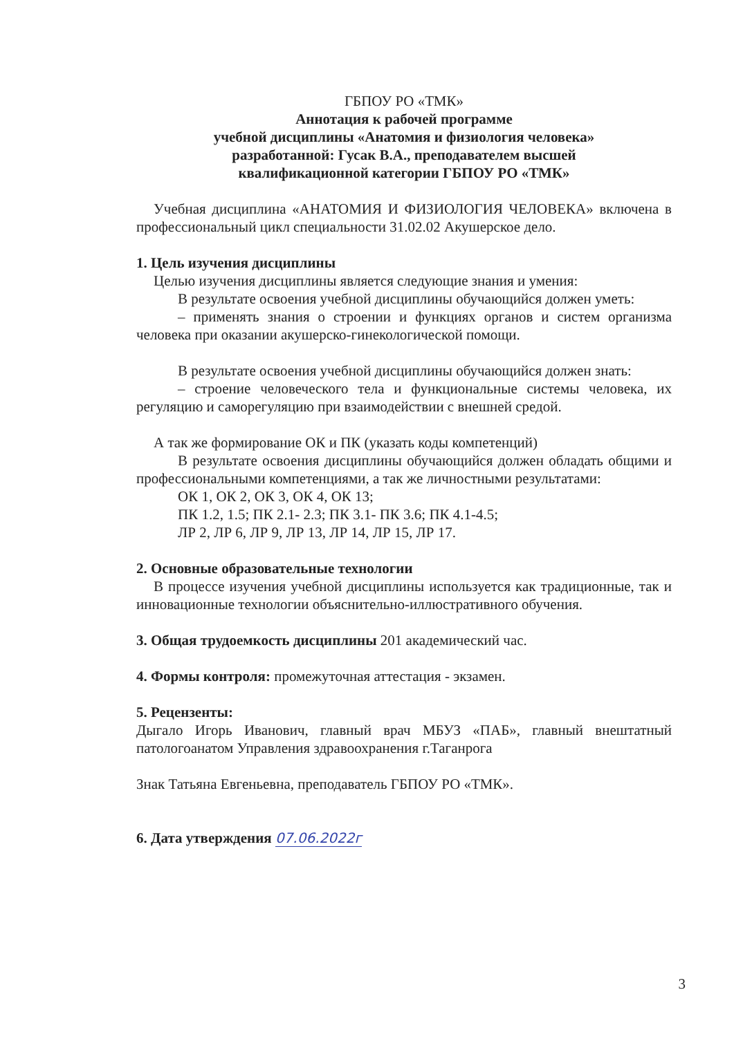ГБПОУ РО «ТМК»
Аннотация к рабочей программе
учебной дисциплины «Анатомия и физиология человека»
разработанной: Гусак В.А., преподавателем высшей
квалификационной категории ГБПОУ РО «ТМК»
Учебная дисциплина «АНАТОМИЯ И ФИЗИОЛОГИЯ ЧЕЛОВЕКА» включена в профессиональный цикл специальности 31.02.02 Акушерское дело.
1. Цель изучения дисциплины
Целью изучения дисциплины является следующие знания и умения:
В результате освоения учебной дисциплины обучающийся должен уметь:
– применять знания о строении и функциях органов и систем организма человека при оказании акушерско-гинекологической помощи.
В результате освоения учебной дисциплины обучающийся должен знать:
– строение человеческого тела и функциональные системы человека, их регуляцию и саморегуляцию при взаимодействии с внешней средой.
А так же формирование ОК и ПК (указать коды компетенций)
В результате освоения дисциплины обучающийся должен обладать общими и профессиональными компетенциями, а так же личностными результатами:
ОК 1, ОК 2, ОК 3, ОК 4, ОК 13;
ПК 1.2, 1.5; ПК 2.1- 2.3; ПК 3.1- ПК 3.6; ПК 4.1-4.5;
ЛР 2, ЛР 6, ЛР 9, ЛР 13, ЛР 14, ЛР 15, ЛР 17.
2. Основные образовательные технологии
В процессе изучения учебной дисциплины используется как традиционные, так и инновационные технологии объяснительно-иллюстративного обучения.
3. Общая трудоемкость дисциплины 201 академический час.
4. Формы контроля: промежуточная аттестация - экзамен.
5. Рецензенты:
Дыгало Игорь Иванович, главный врач МБУЗ «ПАБ», главный внештатный патологоанатом Управления здравоохранения г.Таганрога
Знак Татьяна Евгеньевна, преподаватель ГБПОУ РО «ТМК».
6. Дата утверждения 07.06.2022г
3